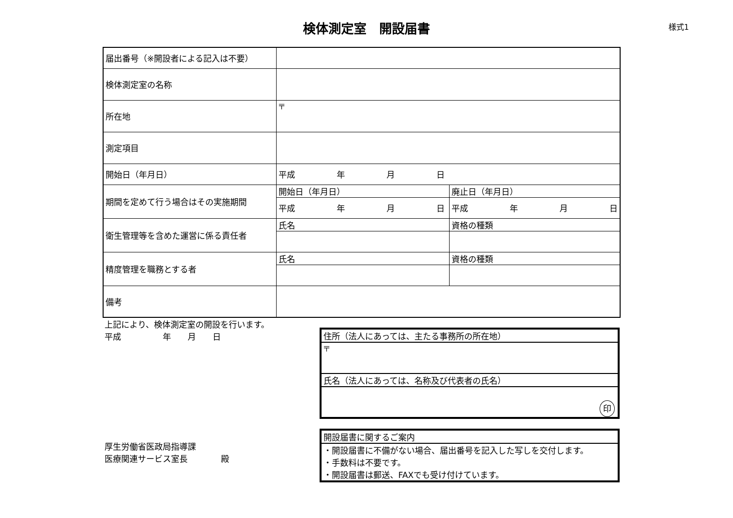検体測定室　開設届書
様式1
| 届出番号（※開設者による記入は不要） | | |
| 検体測定室の名称 | | |
| 所在地 | 〒 | |
| 測定項目 | | |
| 開始日（年月日） | 平成 年 月 日 | |
| 期間を定めて行う場合はその実施期間 | 開始日（年月日） | 廃止日（年月日） |
| | 平成 年 月 日 | 平成 年 月 日 |
| 衛生管理等を含めた運営に係る責任者 | 氏名 | 資格の種類 |
| 精度管理を職務とする者 | 氏名 | 資格の種類 |
| 備考 | | |
上記により、検体測定室の開設を行います。
平成　　　　　年　　月　　日
厚生労働省医政局指導課
医療関連サービス室長　　　　殿
| 住所（法人にあっては、主たる事務所の所在地） |
| 〒 |
| 氏名（法人にあっては、名称及び代表者の氏名） |
| 印 |
| 開設届書に関するご案内 |
| ・開設届書に不備がない場合、届出番号を記入した写しを交付します。 ・手数料は不要です。 ・開設届書は郵送、FAXでも受け付けています。 |